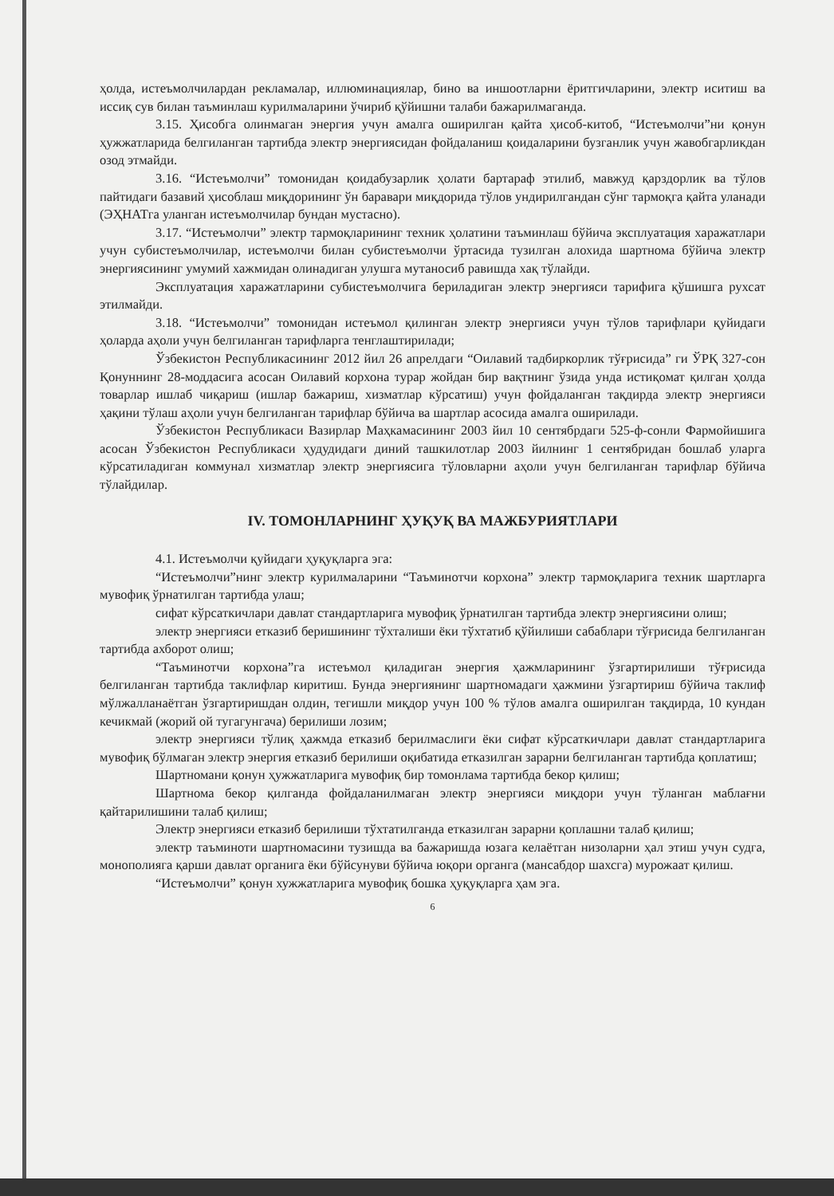ҳолда, истеъмолчилардан рекламалар, иллюминациялар, бино ва иншоотларни ёритгичларини, электр иситиш ва иссиқ сув билан таъминлаш курилмаларини ўчириб қўйишни талаби бажарилмаганда.
3.15. Ҳисобга олинмаган энергия учун амалга оширилган қайта ҳисоб-китоб, “Истеъмолчи”ни қонун ҳужжатларида белгиланган тартибда электр энергиясидан фойдаланиш қоидаларини бузганлик учун жавобгарликдан озод этмайди.
3.16. “Истеъмолчи” томонидан қоидабузарлик ҳолати бартараф этилиб, мавжуд қарздорлик ва тўлов пайтидаги базавий ҳисоблаш миқдорининг ўн баравари миқдорида тўлов ундирилгандан сўнг тармоқга қайта уланади (ЭҲНАТга уланган истеъмолчилар бундан мустасно).
3.17. “Истеъмолчи” электр тармоқларининг техник ҳолатини таъминлаш бўйича эксплуатация харажатлари учун субистеъмолчилар, истеъмолчи билан субистеъмолчи ўртасида тузилган алохида шартнома бўйича электр энергиясининг умумий хажмидан олинадиган улушга мутаносиб равишда хақ тўлайди.
Эксплуатация харажатларини субистеъмолчига бериладиган электр энергияси тарифига қўшишга рухсат этилмайди.
3.18. “Истеъмолчи” томонидан истеъмол қилинган электр энергияси учун тўлов тарифлари қуйидаги ҳоларда аҳоли учун белгиланган тарифларга тенглаштирилади;
Ўзбекистон Республикасининг 2012 йил 26 апрелдаги “Оилавий тадбиркорлик тўғрисида” ги ЎРҚ 327-сон Қонуннинг 28-моддасига асосан Оилавий корхона турар жойдан бир вақтнинг ўзида унда истиқомат қилган ҳолда товарлар ишлаб чиқариш (ишлар бажариш, хизматлар кўрсатиш) учун фойдаланган тақдирда электр энергияси ҳақини тўлаш аҳоли учун белгиланган тарифлар бўйича ва шартлар асосида амалга оширилади.
Ўзбекистон Республикаси Вазирлар Маҳкамасининг 2003 йил 10 сентябрдаги 525-ф-сонли Фармойишига асосан Ўзбекистон Республикаси ҳудудидаги диний ташкилотлар 2003 йилнинг 1 сентябридан бошлаб уларга кўрсатиладиган коммунал хизматлар электр энергиясига тўловларни аҳоли учун белгиланган тарифлар бўйича тўлайдилар.
IV. ТОМОНЛАРНИНГ ҲУҚУҚ ВА МАЖБУРИЯТЛАРИ
4.1. Истеъмолчи қуйидаги ҳуқуқларга эга:
“Истеъмолчи”нинг электр курилмаларини “Таъминотчи корхона” электр тармоқларига техник шартларга мувофиқ ўрнатилган тартибда улаш;
сифат кўрсаткичлари давлат стандартларига мувофиқ ўрнатилган тартибда электр энергиясини олиш;
электр энергияси етказиб беришининг тўхталиши ёки тўхтатиб қўйилиши сабаблари тўғрисида белгиланган тартибда ахборот олиш;
“Таъминотчи корхона”га истеъмол қиладиган энергия ҳажмларининг ўзгартирилиши тўғрисида белгиланган тартибда таклифлар киритиш. Бунда энергиянинг шартномадаги ҳажмини ўзгартириш бўйича таклиф мўлжалланаётган ўзгартиришдан олдин, тегишли миқдор учун 100 % тўлов амалга оширилган тақдирда, 10 кундан кечикмай (жорий ой тугагунгача) берилиши лозим;
электр энергияси тўлиқ ҳажмда етказиб берилмаслиги ёки сифат кўрсаткичлари давлат стандартларига мувофиқ бўлмаган электр энергия етказиб берилиши оқибатида етказилган зарарни белгиланган тартибда қоплатиш;
Шартномани қонун ҳужжатларига мувофиқ бир томонлама тартибда бекор қилиш;
Шартнома бекор қилганда фойдаланилмаган электр энергияси миқдори учун тўланган маблағни қайтарилишини талаб қилиш;
Электр энергияси етказиб берилиши тўхтатилганда етказилган зарарни қоплашни талаб қилиш;
электр таъминоти шартномасини тузишда ва бажаришда юзага келаётган низоларни ҳал этиш учун судга, монополияга қарши давлат органига ёки бўйсунуви бўйича юқори органга (мансабдор шахсга) мурожаат қилиш.
“Истеъмолчи” қонун хужжатларига мувофиқ бошка ҳуқуқларга ҳам эга.
6